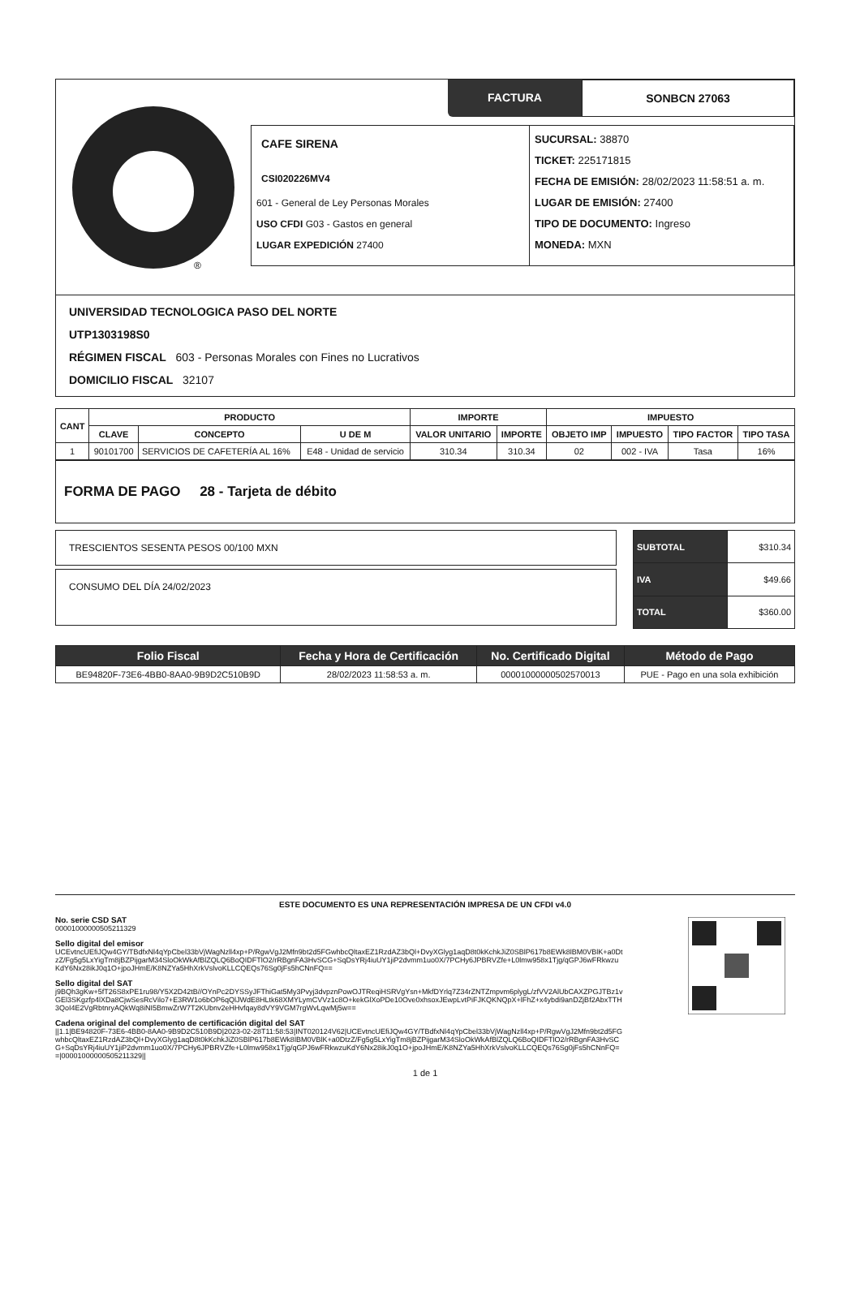®
FACTURA SONBCN 27063
CAFE SIRENA
CSI020226MV4
601 - General de Ley Personas Morales
USO CFDI G03 - Gastos en general
LUGAR EXPEDICIÓN 27400
SUCURSAL: 38870
TICKET: 225171815
FECHA DE EMISIÓN: 28/02/2023 11:58:51 a. m.
LUGAR DE EMISIÓN: 27400
TIPO DE DOCUMENTO: Ingreso
MONEDA: MXN
UNIVERSIDAD TECNOLOGICA PASO DEL NORTE
UTP1303198S0
RÉGIMEN FISCAL 603 - Personas Morales con Fines no Lucrativos
DOMICILIO FISCAL 32107
| CANT | PRODUCTO | | | IMPORTE | | IMPUESTO | | | |
| --- | --- | --- | --- | --- | --- | --- | --- | --- | --- |
| | CLAVE | CONCEPTO | U DE M | VALOR UNITARIO | IMPORTE | OBJETO IMP | IMPUESTO | TIPO FACTOR | TIPO TASA |
| 1 | 90101700 | SERVICIOS DE CAFETERÍA AL 16% | E48 - Unidad de servicio | 310.34 | 310.34 | 02 | 002 - IVA | Tasa | 16% |
FORMA DE PAGO 28 - Tarjeta de débito
TRESCIENTOS SESENTA PESOS 00/100 MXN
CONSUMO DEL DÍA 24/02/2023
| SUBTOTAL | $310.34 |
| IVA | $49.66 |
| TOTAL | $360.00 |
| Folio Fiscal | Fecha y Hora de Certificación | No. Certificado Digital | Método de Pago |
| --- | --- | --- | --- |
| BE94820F-73E6-4BB0-8AA0-9B9D2C510B9D | 28/02/2023 11:58:53 a. m. | 00001000000502570013 | PUE - Pago en una sola exhibición |
ESTE DOCUMENTO ES UNA REPRESENTACIÓN IMPRESA DE UN CFDI v4.0
No. serie CSD SAT
00001000000505211329
Sello digital del emisor
UCEvtncUEfiJQw4GY/TBdfxNl4qYpCbel33bVjWagNzll4xp+P/RgwVgJ2Mfn9bt2d5FGwhbcQltaxEZ1RzdAZ3bQl+DvyXGlyg1aqD8t0kKchkJiZ0SBlP617b8EWk8lBM0VBlK+a0DtzZ/Fg5g5LxYigTm8jBZPijgarM34SloOkWkAfBlZQLQ6BoQIDFTlO2/rRBgnFA3HvSCG+SqDsYRj4iuUY1jiP2dvmm1uo0X/7PCHy6JPBRVZfe+L0lmw958x1Tjg/qGPJ6wFRkwzuKdY6Nx28ikJ0q1O+jpoJHmE/K8NZYa5HhXrkVslvoKLLCQEQs76Sg0jFs5hCNnFQ==
Sello digital del SAT
j9BQh3gKw+5fT26S8xPE1ru98/Y5X2D42tB//OYnPc2DYSSyJFThiGat5My3Pvyj3dvpznPowOJTReqiHSRVgYsn+MkfDYrlq7Z34rZNTZmpvm6plygL/zfVV2AlUbCAXZPGJTBz1vGEl3SKgzfp4lXDa8CjwSesRcVilo7+E3RW1o6bOP6qQlJWdE8HLtk68XMYLymCVVz1c8O+kekGlXoPDe10Ove0xhsoxJEwpLvtPiFJKQKNQpX+lFhZ+x4ybdi9anDZjBf2AbxTTH3QoI4E2VgRbtnryAQkWq8iNI5BmwZrW7T2KUbnv2eHHvfqay8dVY9VGM7rgWvLqwMj5w==
Cadena original del complemento de certificación digital del SAT
||1.1|BE94820F-73E6-4BB0-8AA0-9B9D2C510B9D|2023-02-28T11:58:53|INT020124V62|UCEvtncUEfiJQw4GY/TBdfxNl4qYpCbel33bVjWagNzll4xp+P/RgwVgJ2Mfn9bt2d5FGwhbcQltaxEZ1RzdAZ3bQl+DvyXGlyg1aqD8t0kKchkJiZ0SBlP617b8EWk8lBM0VBlK+a0DtzZ/Fg5g5LxYigTm8jBZPijgarM34SloOkWkAfBlZQLQ6BoQIDFTlO2/rRBgnFA3HvSCG+SqDsYRj4iuUY1jiP2dvmm1uo0X/7PCHy6JPBRVZfe+L0lmw958x1Tjg/qGPJ6wFRkwzuKdY6Nx28ikJ0q1O+jpoJHmE/K8NZYa5HhXrkVslvoKLLCQEQs76Sg0jFs5hCNnFQ==|00001000000505211329||
1 de 1